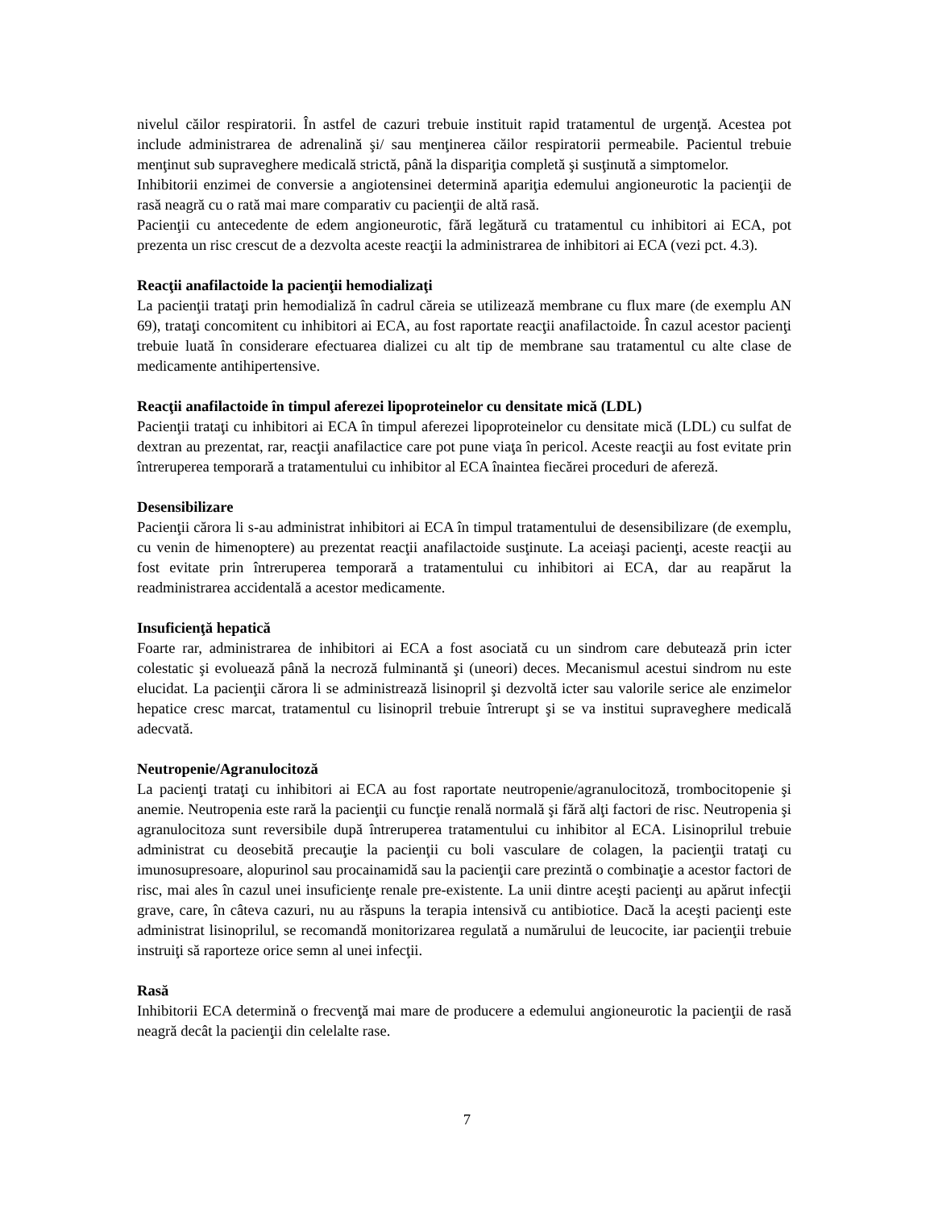nivelul căilor respiratorii. În astfel de cazuri trebuie instituit rapid tratamentul de urgenţă. Acestea pot include administrarea de adrenalină şi/ sau menţinerea căilor respiratorii permeabile. Pacientul trebuie menţinut sub supraveghere medicală strictă, până la dispariţia completă şi susţinută a simptomelor.
Inhibitorii enzimei de conversie a angiotensinei determină apariţia edemului angioneurotic la pacienţii de rasă neagră cu o rată mai mare comparativ cu pacienţii de altă rasă.
Pacienţii cu antecedente de edem angioneurotic, fără legătură cu tratamentul cu inhibitori ai ECA, pot prezenta un risc crescut de a dezvolta aceste reacţii la administrarea de inhibitori ai ECA (vezi pct. 4.3).
Reacţii anafilactoide la pacienţii hemodializaţi
La pacienţii trataţi prin hemodializă în cadrul căreia se utilizează membrane cu flux mare (de exemplu AN 69), trataţi concomitent cu inhibitori ai ECA, au fost raportate reacţii anafilactoide. În cazul acestor pacienţi trebuie luată în considerare efectuarea dializei cu alt tip de membrane sau tratamentul cu alte clase de medicamente antihipertensive.
Reacţii anafilactoide în timpul aferezei lipoproteinelor cu densitate mică (LDL)
Pacienţii trataţi cu inhibitori ai ECA în timpul aferezei lipoproteinelor cu densitate mică (LDL) cu sulfat de dextran au prezentat, rar, reacţii anafilactice care pot pune viaţa în pericol. Aceste reacţii au fost evitate prin întreruperea temporară a tratamentului cu inhibitor al ECA înaintea fiecărei proceduri de afereză.
Desensibilizare
Pacienţii cărora li s-au administrat inhibitori ai ECA în timpul tratamentului de desensibilizare (de exemplu, cu venin de himenoptere) au prezentat reacţii anafilactoide susţinute. La aceiaşi pacienţi, aceste reacţii au fost evitate prin întreruperea temporară a tratamentului cu inhibitori ai ECA, dar au reapărut la readministrarea accidentală a acestor medicamente.
Insuficienţă hepatică
Foarte rar, administrarea de inhibitori ai ECA a fost asociată cu un sindrom care debutează prin icter colestatic şi evoluează până la necroză fulminantă şi (uneori) deces. Mecanismul acestui sindrom nu este elucidat. La pacienţii cărora li se administrează lisinopril şi dezvoltă icter sau valorile serice ale enzimelor hepatice cresc marcat, tratamentul cu lisinopril trebuie întrerupt şi se va institui supraveghere medicală adecvată.
Neutropenie/Agranulocitoză
La pacienţi trataţi cu inhibitori ai ECA au fost raportate neutropenie/agranulocitoză, trombocitopenie şi anemie. Neutropenia este rară la pacienţii cu funcţie renală normală şi fără alţi factori de risc. Neutropenia şi agranulocitoza sunt reversibile după întreruperea tratamentului cu inhibitor al ECA. Lisinoprilul trebuie administrat cu deosebită precauţie la pacienţii cu boli vasculare de colagen, la pacienţii trataţi cu imunosupresoare, alopurinol sau procainamidă sau la pacienţii care prezintă o combinaţie a acestor factori de risc, mai ales în cazul unei insuficienţe renale pre-existente. La unii dintre aceşti pacienţi au apărut infecţii grave, care, în câteva cazuri, nu au răspuns la terapia intensivă cu antibiotice. Dacă la aceşti pacienţi este administrat lisinoprilul, se recomandă monitorizarea regulată a numărului de leucocite, iar pacienţii trebuie instruiţi să raporteze orice semn al unei infecţii.
Rasă
Inhibitorii ECA determină o frecvenţă mai mare de producere a edemului angioneurotic la pacienţii de rasă neagră decât la pacienţii din celelalte rase.
7